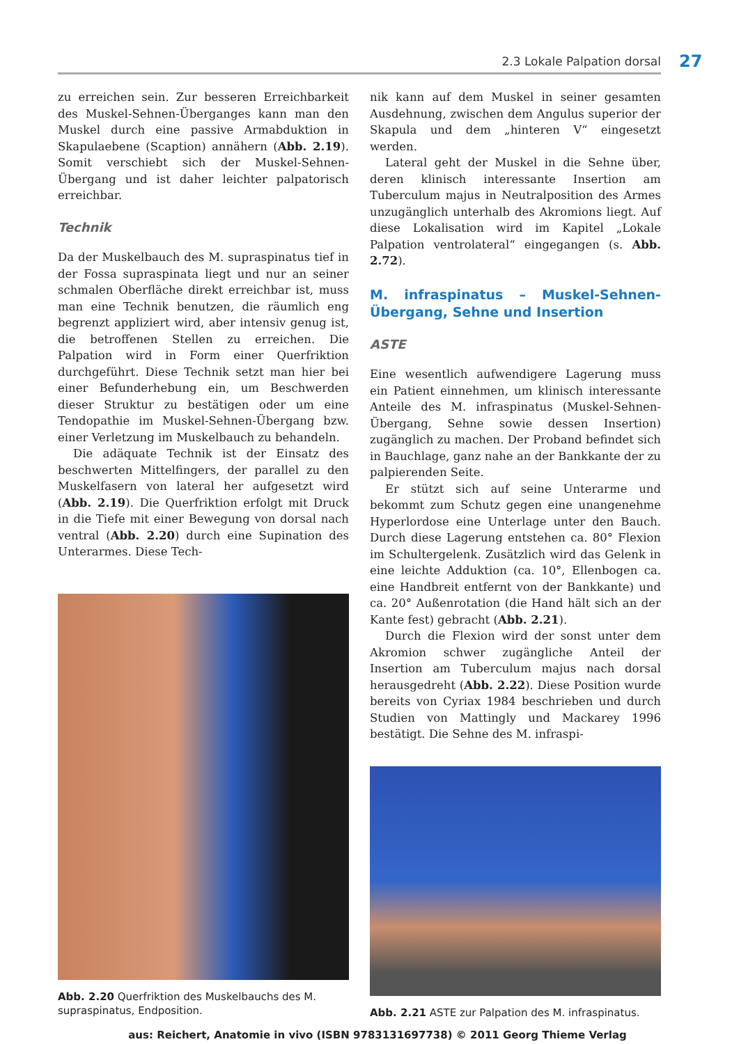2.3 Lokale Palpation dorsal 27
zu erreichen sein. Zur besseren Erreichbarkeit des Muskel-Sehnen-Überganges kann man den Muskel durch eine passive Armabduktion in Skapulaebene (Scaption) annähern (Abb. 2.19). Somit verschiebt sich der Muskel-Sehnen-Übergang und ist daher leichter palpatorisch erreichbar.
Technik
Da der Muskelbauch des M. supraspinatus tief in der Fossa supraspinata liegt und nur an seiner schmalen Oberfläche direkt erreichbar ist, muss man eine Technik benutzen, die räumlich eng begrenzt appliziert wird, aber intensiv genug ist, die betroffenen Stellen zu erreichen. Die Palpation wird in Form einer Querfriktion durchgeführt. Diese Technik setzt man hier bei einer Befunderhebung ein, um Beschwerden dieser Struktur zu bestätigen oder um eine Tendopathie im Muskel-Sehnen-Übergang bzw. einer Verletzung im Muskelbauch zu behandeln.
Die adäquate Technik ist der Einsatz des beschwerten Mittelfingers, der parallel zu den Muskelfasern von lateral her aufgesetzt wird (Abb. 2.19). Die Querfriktion erfolgt mit Druck in die Tiefe mit einer Bewegung von dorsal nach ventral (Abb. 2.20) durch eine Supination des Unterarmes. Diese Tech-
Abb. 2.20 Querfriktion des Muskelbauchs des M. supraspinatus, Endposition.
nik kann auf dem Muskel in seiner gesamten Ausdehnung, zwischen dem Angulus superior der Skapula und dem „hinteren V“ eingesetzt werden.
Lateral geht der Muskel in die Sehne über, deren klinisch interessante Insertion am Tuberculum majus in Neutralposition des Armes unzugänglich unterhalb des Akromions liegt. Auf diese Lokalisation wird im Kapitel „Lokale Palpation ventrolateral“ eingegangen (s. Abb. 2.72).
M. infraspinatus – Muskel-Sehnen-Übergang, Sehne und Insertion
ASTE
Eine wesentlich aufwendigere Lagerung muss ein Patient einnehmen, um klinisch interessante Anteile des M. infraspinatus (Muskel-Sehnen-Übergang, Sehne sowie dessen Insertion) zugänglich zu machen. Der Proband befindet sich in Bauchlage, ganz nahe an der Bankkante der zu palpierenden Seite.
Er stützt sich auf seine Unterarme und bekommt zum Schutz gegen eine unangenehme Hyperlordose eine Unterlage unter den Bauch. Durch diese Lagerung entstehen ca. 80° Flexion im Schultergelenk. Zusätzlich wird das Gelenk in eine leichte Adduktion (ca. 10°, Ellenbogen ca. eine Handbreit entfernt von der Bankkante) und ca. 20° Außenrotation (die Hand hält sich an der Kante fest) gebracht (Abb. 2.21).
Durch die Flexion wird der sonst unter dem Akromion schwer zugängliche Anteil der Insertion am Tuberculum majus nach dorsal herausgedreht (Abb. 2.22). Diese Position wurde bereits von Cyriax 1984 beschrieben und durch Studien von Mattingly und Mackarey 1996 bestätigt. Die Sehne des M. infraspi-
Abb. 2.21 ASTE zur Palpation des M. infraspinatus.
aus: Reichert, Anatomie in vivo (ISBN 9783131697738) © 2011 Georg Thieme Verlag